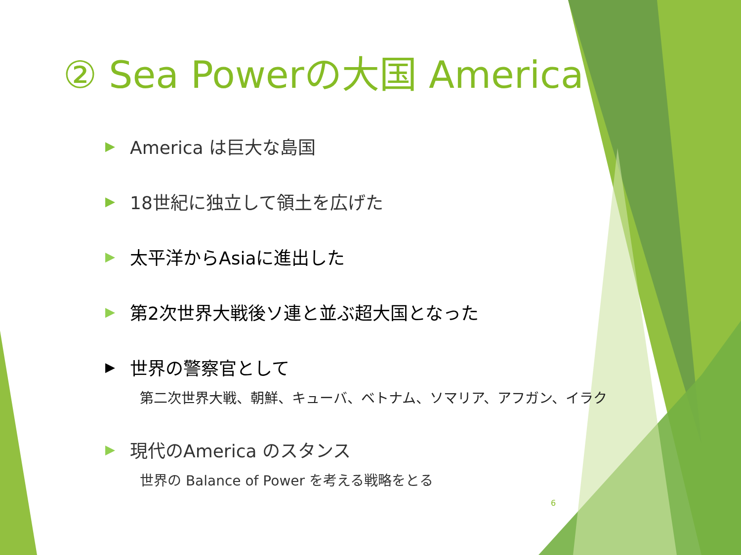② Sea Powerの大国 America
▶ America は巨大な島国
▶ 18世紀に独立して領土を広げた
▶ 太平洋からAsiaに進出した
▶ 第2次世界大戦後ソ連と並ぶ超大国となった
▶ 世界の警察官として
第二次世界大戦、朝鮮、キューバ、ベトナム、ソマリア、アフガン、イラク
▶ 現代のAmerica のスタンス
世界の Balance of Power を考える戦略をとる
6